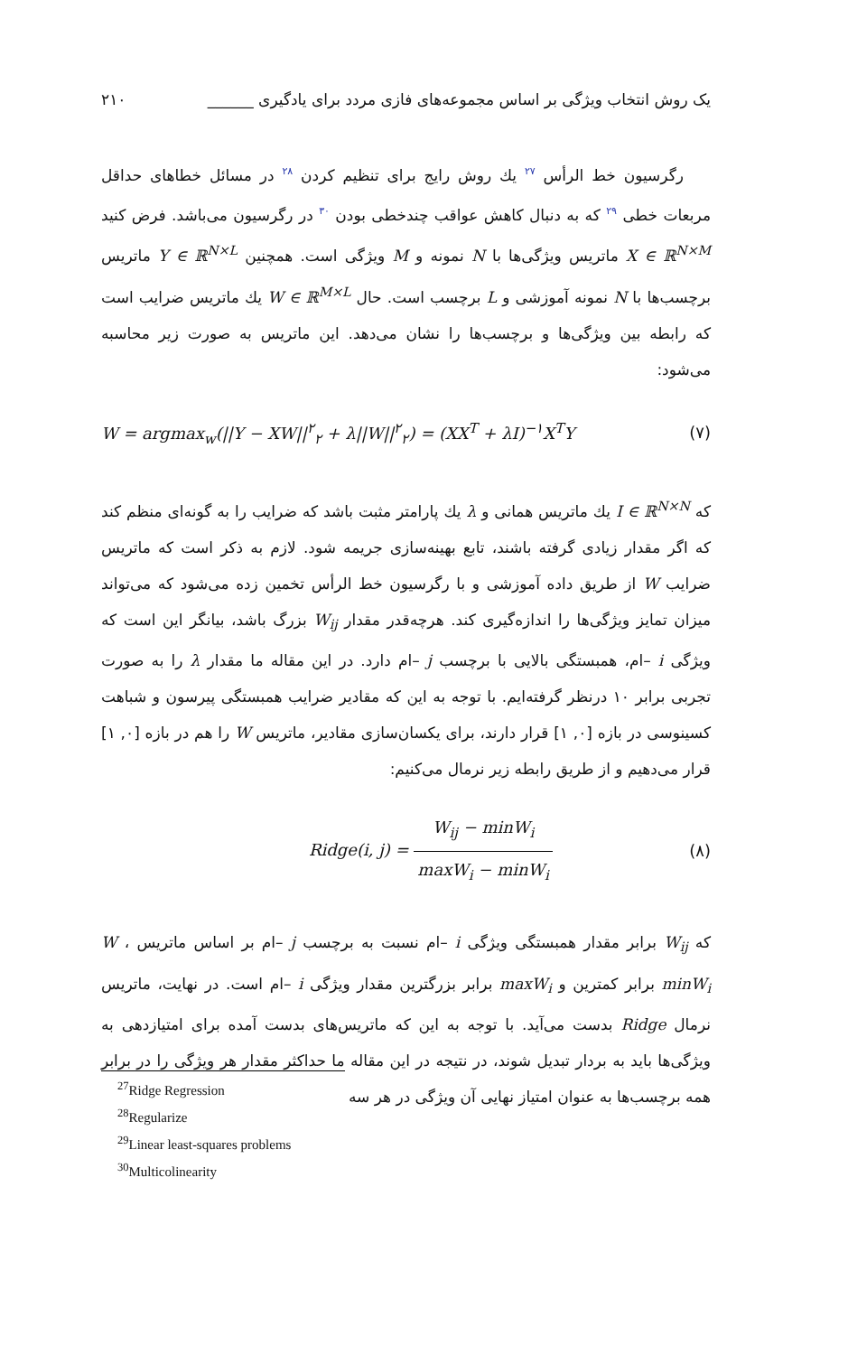یک روش انتخاب ویژگی بر اساس مجموعه‌های فازی مردد برای یادگیری ______ ۲۱۰
رگرسیون خط الرأس <sup>۲۷</sup> یك روش رایج برای تنظیم کردن <sup>۲۸</sup> در مسائل خطاهای حداقل مربعات خطی <sup>۲۹</sup> که به دنبال کاهش عواقب چندخطی بودن <sup>۳۰</sup> در رگرسیون می‌باشد. فرض کنید X ∈ ℝ<sup>N×M</sup> ماتریس ویژگی‌ها با N نمونه و M ویژگی است. همچنین Y ∈ ℝ<sup>N×L</sup> ماتریس برچسب‌ها با N نمونه آموزشی و L برچسب است. حال W ∈ ℝ<sup>M×L</sup> یك ماتریس ضرایب است که رابطه بین ویژگی‌ها و برچسب‌ها را نشان می‌دهد. این ماتریس به صورت زیر محاسبه می‌شود:
W = argmax<sub>w</sub>(||Y − XW||<sup>۲</sup><sub>۲</sub> + λ||W||<sup>۲</sup><sub>۲</sub>) = (XX<sup>T</sup> + λI)<sup>−۱</sup>X<sup>T</sup>Y (۷)
که I ∈ ℝ<sup>N×N</sup> یك ماتریس همانی و λ یك پارامتر مثبت باشد که ضرایب را به گونه‌ای منظم کند که اگر مقدار زیادی گرفته باشند، تابع بهینه‌سازی جریمه شود. لازم به ذکر است که ماتریس ضرایب W از طریق داده آموزشی و با رگرسیون خط الرأس تخمین زده می‌شود که می‌تواند میزان تمایز ویژگی‌ها را اندازه‌گیری کند. هرچه‌قدر مقدار W<sub>ij</sub> بزرگ باشد، بیانگر این است که ویژگی i –ام، همبستگی بالایی با برچسب j –ام دارد. در این مقاله ما مقدار λ را به صورت تجربی برابر ۱۰ درنظر گرفته‌ایم. با توجه به این که مقادیر ضرایب همبستگی پیرسون و شباهت کسینوسی در بازه [۰, ۱] قرار دارند، برای یکسان‌سازی مقادیر، ماتریس W را هم در بازه [۰, ۱] قرار می‌دهیم و از طریق رابطه زیر نرمال می‌کنیم:
Ridge(i, j) = W<sub>ij</sub> − minW<sub>i</sub> maxW<sub>i</sub> − minW<sub>i</sub> (۸)
که W<sub>ij</sub> برابر مقدار همبستگی ویژگی i –ام نسبت به برچسب j –ام بر اساس ماتریس W ، minW<sub>i</sub> برابر کمترین و maxW<sub>i</sub> برابر بزرگترین مقدار ویژگی i –ام است. در نهایت، ماتریس نرمال Ridge بدست می‌آید. با توجه به این که ماتریس‌های بدست آمده برای امتیازدهی به ویژگی‌ها باید به بردار تبدیل شوند، در نتیجه در این مقاله ما حداکثر مقدار هر ویژگی را در برابر همه برچسب‌ها به عنوان امتیاز نهایی آن ویژگی در هر سه
<sup>27</sup> Ridge Regression
<sup>28</sup> Regularize
<sup>29</sup> Linear least-squares problems
<sup>30</sup> Multicolinearity